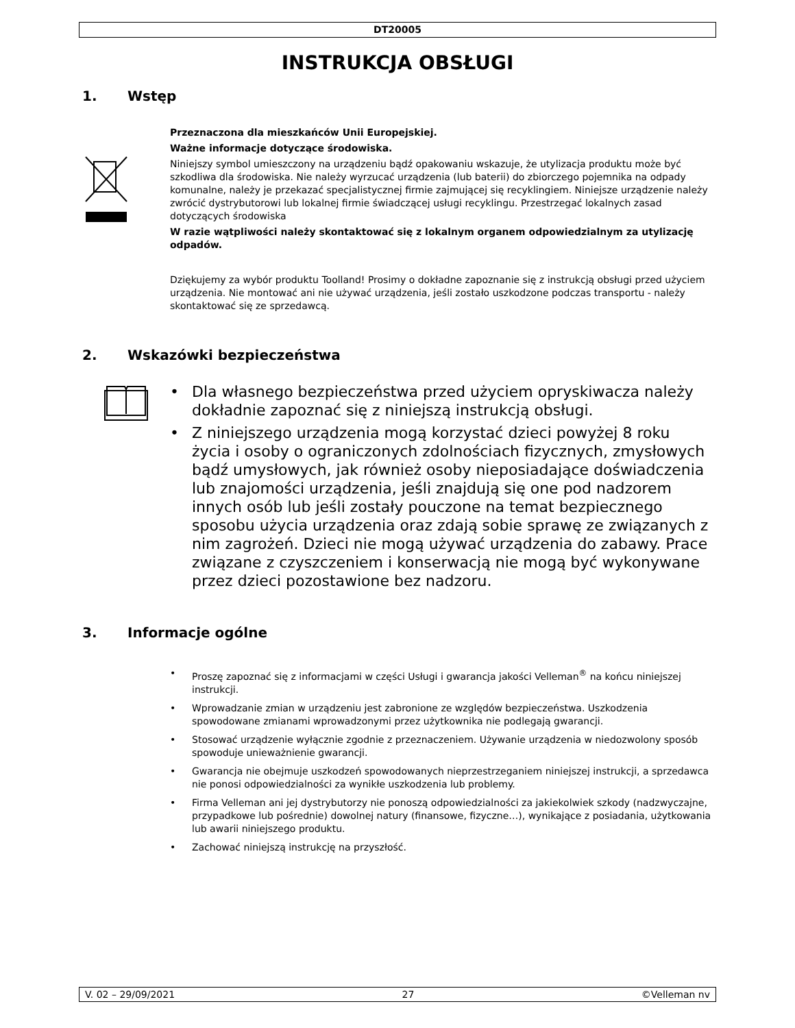DT20005
INSTRUKCJA OBSŁUGI
1. Wstęp
Przeznaczona dla mieszkańców Unii Europejskiej.
Ważne informacje dotyczące środowiska.
Niniejszy symbol umieszczony na urządzeniu bądź opakowaniu wskazuje, że utylizacja produktu może być szkodliwa dla środowiska. Nie należy wyrzucać urządzenia (lub baterii) do zbiorczego pojemnika na odpady komunalne, należy je przekazać specjalistycznej firmie zajmującej się recyklingiem. Niniejsze urządzenie należy zwrócić dystrybutorowi lub lokalnej firmie świadczącej usługi recyklingu. Przestrzegać lokalnych zasad dotyczących środowiska
W razie wątpliwości należy skontaktować się z lokalnym organem odpowiedzialnym za utylizację odpadów.
Dziękujemy za wybór produktu Toolland! Prosimy o dokładne zapoznanie się z instrukcją obsługi przed użyciem urządzenia. Nie montować ani nie używać urządzenia, jeśli zostało uszkodzone podczas transportu - należy skontaktować się ze sprzedawcą.
2. Wskazówki bezpieczeństwa
• Dla własnego bezpieczeństwa przed użyciem opryskiwacza należy dokładnie zapoznać się z niniejszą instrukcją obsługi.
• Z niniejszego urządzenia mogą korzystać dzieci powyżej 8 roku życia i osoby o ograniczonych zdolnościach fizycznych, zmysłowych bądź umysłowych, jak również osoby nieposiadające doświadczenia lub znajomości urządzenia, jeśli znajdują się one pod nadzorem innych osób lub jeśli zostały pouczone na temat bezpiecznego sposobu użycia urządzenia oraz zdają sobie sprawę ze związanych z nim zagrożeń. Dzieci nie mogą używać urządzenia do zabawy. Prace związane z czyszczeniem i konserwacją nie mogą być wykonywane przez dzieci pozostawione bez nadzoru.
3. Informacje ogólne
• Proszę zapoznać się z informacjami w części Usługi i gwarancja jakości Velleman<sup>®</sup> na końcu niniejszej instrukcji.
• Wprowadzanie zmian w urządzeniu jest zabronione ze względów bezpieczeństwa. Uszkodzenia spowodowane zmianami wprowadzonymi przez użytkownika nie podlegają gwarancji.
• Stosować urządzenie wyłącznie zgodnie z przeznaczeniem. Używanie urządzenia w niedozwolony sposób spowoduje unieważnienie gwarancji.
• Gwarancja nie obejmuje uszkodzeń spowodowanych nieprzestrzeganiem niniejszej instrukcji, a sprzedawca nie ponosi odpowiedzialności za wynikłe uszkodzenia lub problemy.
• Firma Velleman ani jej dystrybutorzy nie ponoszą odpowiedzialności za jakiekolwiek szkody (nadzwyczajne, przypadkowe lub pośrednie) dowolnej natury (finansowe, fizyczne…), wynikające z posiadania, użytkowania lub awarii niniejszego produktu.
• Zachować niniejszą instrukcję na przyszłość.
V. 02 – 29/09/2021 27 ©Velleman nv